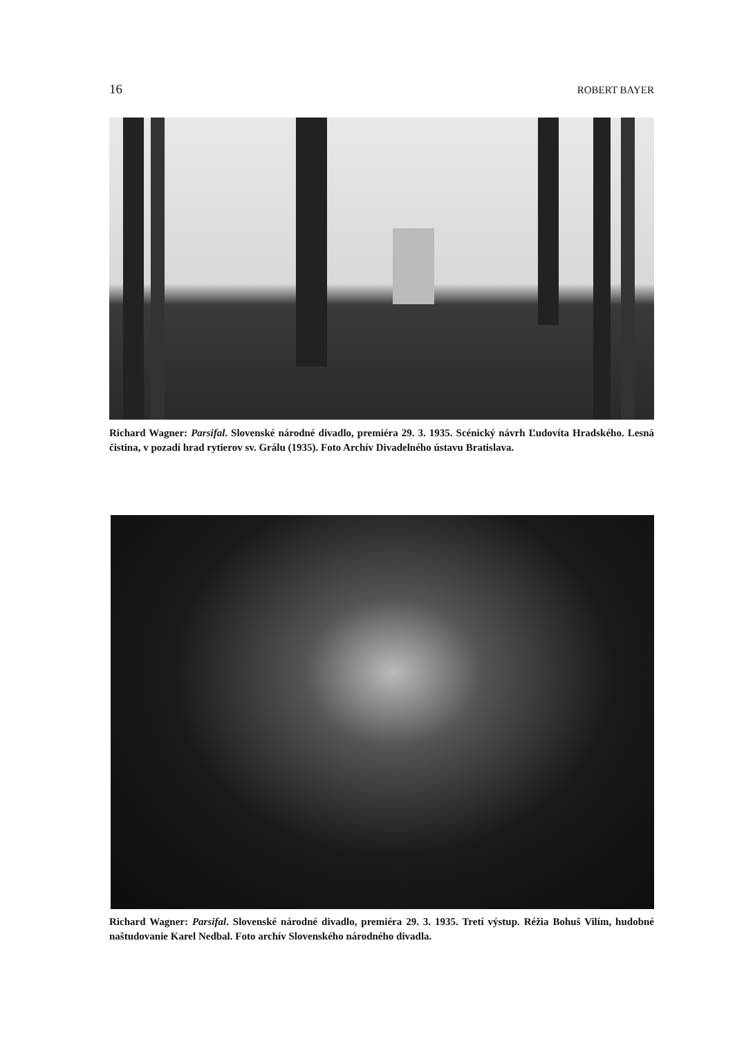16 ROBERT BAYER
Richard Wagner: Parsifal. Slovenské národné divadlo, premiéra 29. 3. 1935. Scénický návrh Ľudovíta Hradského. Lesná čistina, v pozadí hrad rytierov sv. Grálu (1935). Foto Archív Divadelného ústavu Bratislava.
Richard Wagner: Parsifal. Slovenské národné divadlo, premiéra 29. 3. 1935. Tretí výstup. Réžia Bohuš Vilím, hudobné naštudovanie Karel Nedbal. Foto archív Slovenského národného divadla.